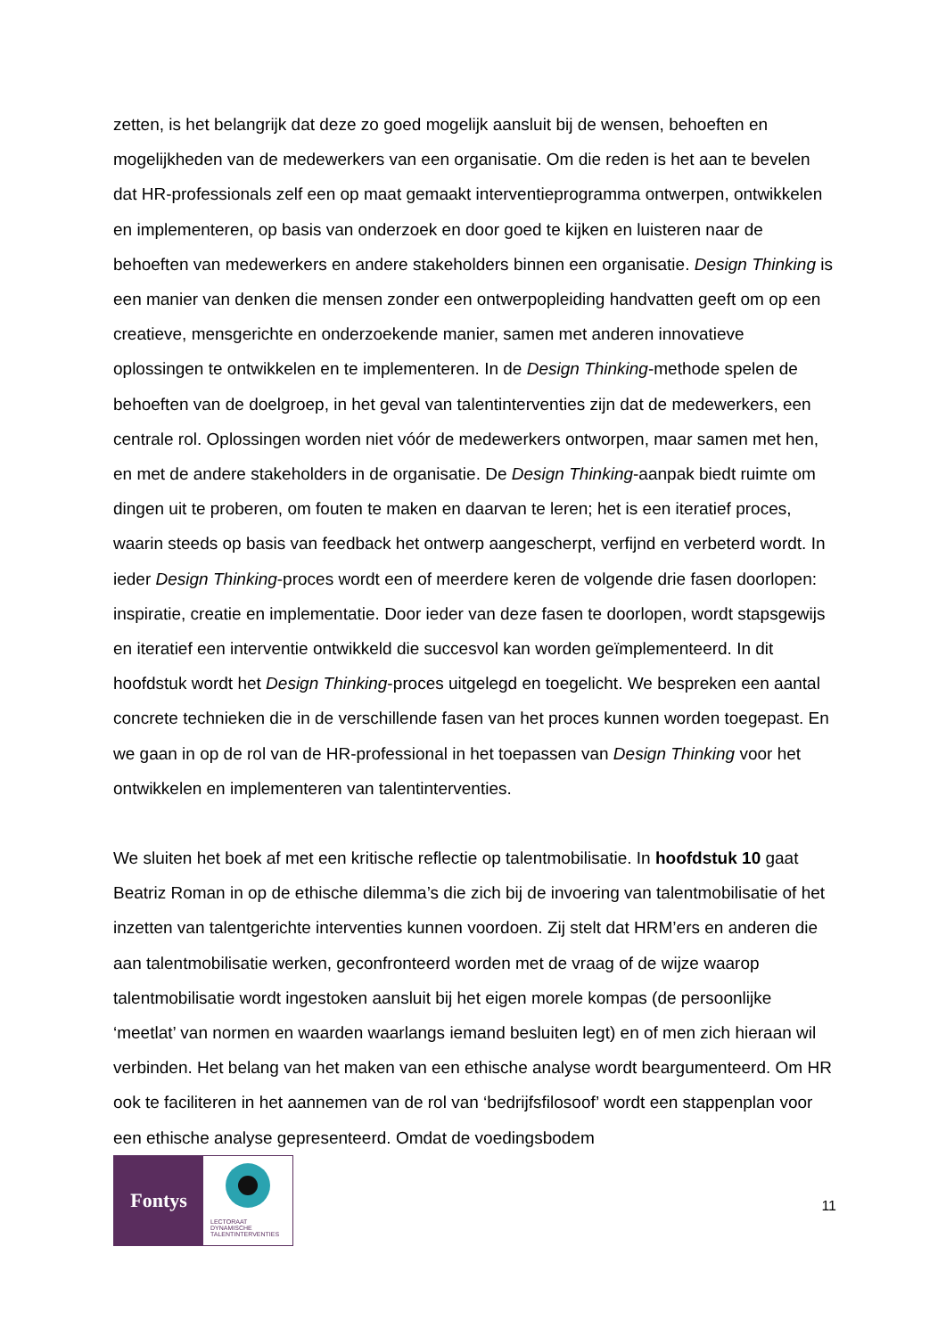zetten, is het belangrijk dat deze zo goed mogelijk aansluit bij de wensen, behoeften en mogelijkheden van de medewerkers van een organisatie. Om die reden is het aan te bevelen dat HR-professionals zelf een op maat gemaakt interventieprogramma ontwerpen, ontwikkelen en implementeren, op basis van onderzoek en door goed te kijken en luisteren naar de behoeften van medewerkers en andere stakeholders binnen een organisatie. Design Thinking is een manier van denken die mensen zonder een ontwerpopleiding handvatten geeft om op een creatieve, mensgerichte en onderzoekende manier, samen met anderen innovatieve oplossingen te ontwikkelen en te implementeren. In de Design Thinking-methode spelen de behoeften van de doelgroep, in het geval van talentinterventies zijn dat de medewerkers, een centrale rol. Oplossingen worden niet vóór de medewerkers ontworpen, maar samen met hen, en met de andere stakeholders in de organisatie. De Design Thinking-aanpak biedt ruimte om dingen uit te proberen, om fouten te maken en daarvan te leren; het is een iteratief proces, waarin steeds op basis van feedback het ontwerp aangescherpt, verfijnd en verbeterd wordt. In ieder Design Thinking-proces wordt een of meerdere keren de volgende drie fasen doorlopen: inspiratie, creatie en implementatie. Door ieder van deze fasen te doorlopen, wordt stapsgewijs en iteratief een interventie ontwikkeld die succesvol kan worden geïmplementeerd. In dit hoofdstuk wordt het Design Thinking-proces uitgelegd en toegelicht. We bespreken een aantal concrete technieken die in de verschillende fasen van het proces kunnen worden toegepast. En we gaan in op de rol van de HR-professional in het toepassen van Design Thinking voor het ontwikkelen en implementeren van talentinterventies.
We sluiten het boek af met een kritische reflectie op talentmobilisatie. In hoofdstuk 10 gaat Beatriz Roman in op de ethische dilemma’s die zich bij de invoering van talentmobilisatie of het inzetten van talentgerichte interventies kunnen voordoen. Zij stelt dat HRM’ers en anderen die aan talentmobilisatie werken, geconfronteerd worden met de vraag of de wijze waarop talentmobilisatie wordt ingestoken aansluit bij het eigen morele kompas (de persoonlijke ‘meetlat’ van normen en waarden waarlangs iemand besluiten legt) en of men zich hieraan wil verbinden. Het belang van het maken van een ethische analyse wordt beargumenteerd. Om HR ook te faciliteren in het aannemen van de rol van ‘bedrijfsfilosoof’ wordt een stappenplan voor een ethische analyse gepresenteerd. Omdat de voedingsbodem
Fontys
LECTORAAT
DYNAMISCHE
TALENTINTERVENTIES
11